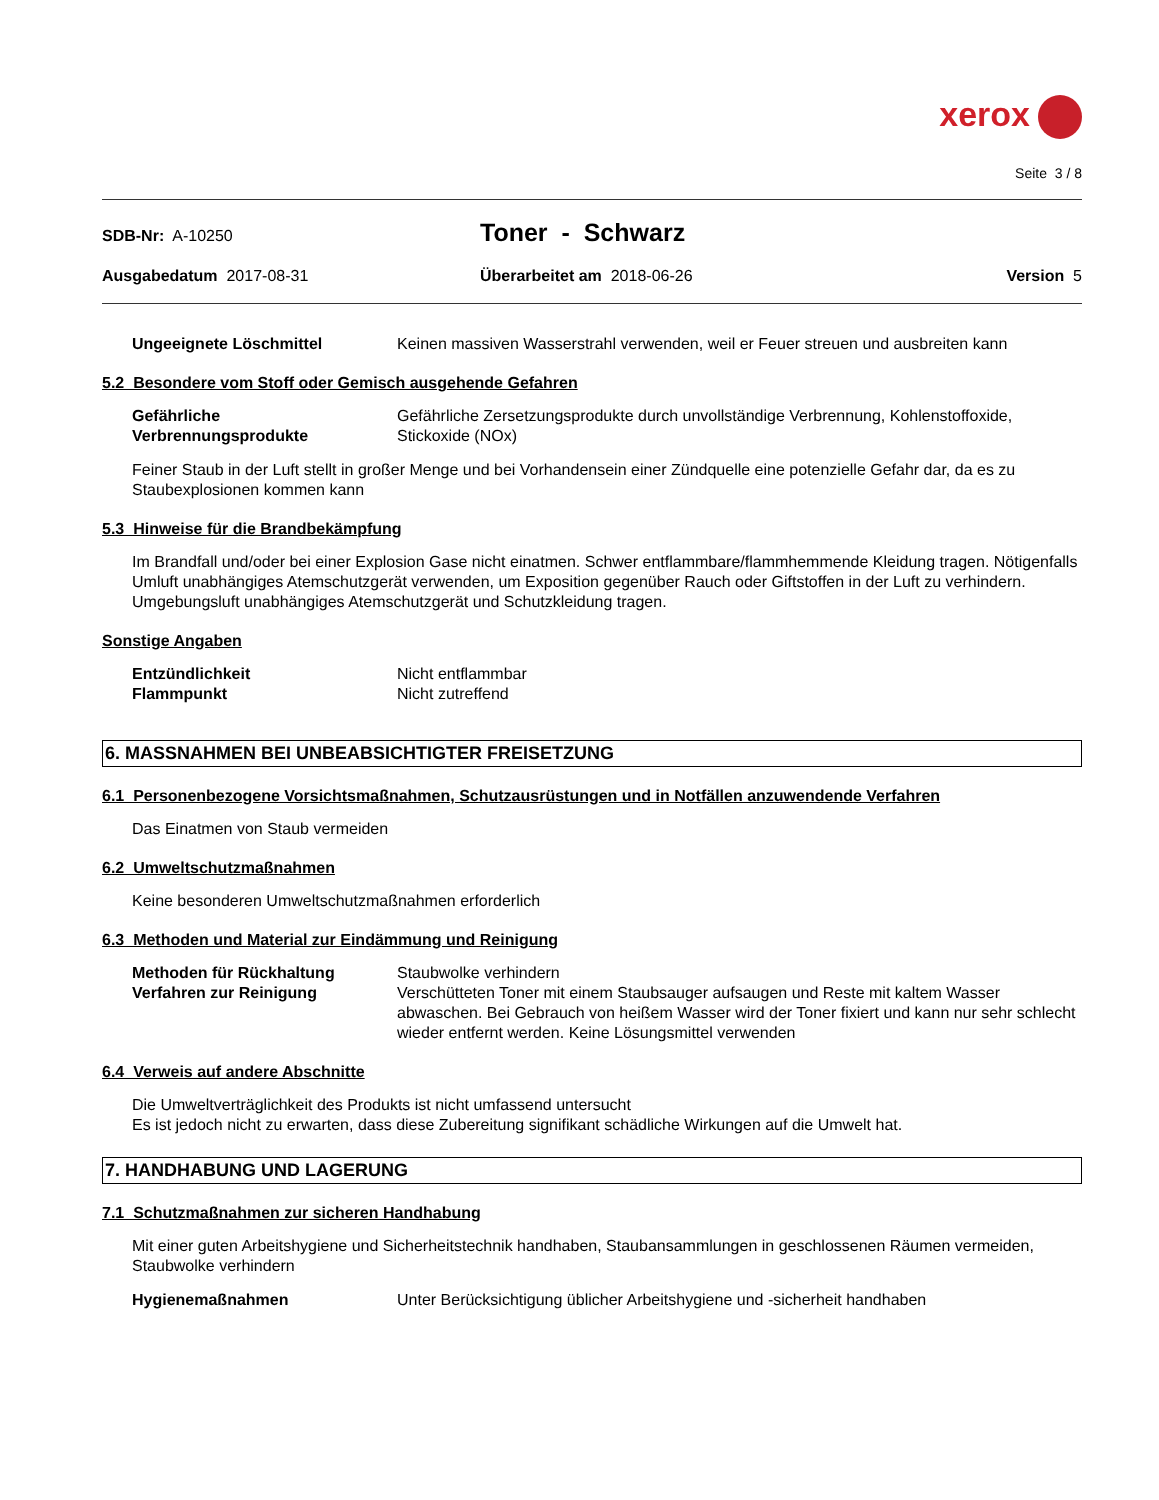xerox
Seite 3 / 8
SDB-Nr: A-10250
Toner - Schwarz
Ausgabedatum 2017-08-31 Überarbeitet am 2018-06-26 Version 5
Ungeeignete Löschmittel Keinen massiven Wasserstrahl verwenden, weil er Feuer streuen und ausbreiten kann
5.2 Besondere vom Stoff oder Gemisch ausgehende Gefahren
Gefährliche Verbrennungsprodukte
Gefährliche Zersetzungsprodukte durch unvollständige Verbrennung, Kohlenstoffoxide, Stickoxide (NOx)
Feiner Staub in der Luft stellt in großer Menge und bei Vorhandensein einer Zündquelle eine potenzielle Gefahr dar, da es zu Staubexplosionen kommen kann
5.3 Hinweise für die Brandbekämpfung
Im Brandfall und/oder bei einer Explosion Gase nicht einatmen. Schwer entflammbare/flammhemmende Kleidung tragen. Nötigenfalls Umluft unabhängiges Atemschutzgerät verwenden, um Exposition gegenüber Rauch oder Giftstoffen in der Luft zu verhindern.
Umgebungsluft unabhängiges Atemschutzgerät und Schutzkleidung tragen.
Sonstige Angaben
Entzündlichkeit Nicht entflammbar
Flammpunkt Nicht zutreffend
6. MASSNAHMEN BEI UNBEABSICHTIGTER FREISETZUNG
6.1 Personenbezogene Vorsichtsmaßnahmen, Schutzausrüstungen und in Notfällen anzuwendende Verfahren
Das Einatmen von Staub vermeiden
6.2 Umweltschutzmaßnahmen
Keine besonderen Umweltschutzmaßnahmen erforderlich
6.3 Methoden und Material zur Eindämmung und Reinigung
Methoden für Rückhaltung Staubwolke verhindern
Verfahren zur Reinigung Verschütteten Toner mit einem Staubsauger aufsaugen und Reste mit kaltem Wasser abwaschen. Bei Gebrauch von heißem Wasser wird der Toner fixiert und kann nur sehr schlecht wieder entfernt werden. Keine Lösungsmittel verwenden
6.4 Verweis auf andere Abschnitte
Die Umweltverträglichkeit des Produkts ist nicht umfassend untersucht
Es ist jedoch nicht zu erwarten, dass diese Zubereitung signifikant schädliche Wirkungen auf die Umwelt hat.
7. HANDHABUNG UND LAGERUNG
7.1 Schutzmaßnahmen zur sicheren Handhabung
Mit einer guten Arbeitshygiene und Sicherheitstechnik handhaben, Staubansammlungen in geschlossenen Räumen vermeiden, Staubwolke verhindern
Hygienemaßnahmen Unter Berücksichtigung üblicher Arbeitshygiene und -sicherheit handhaben